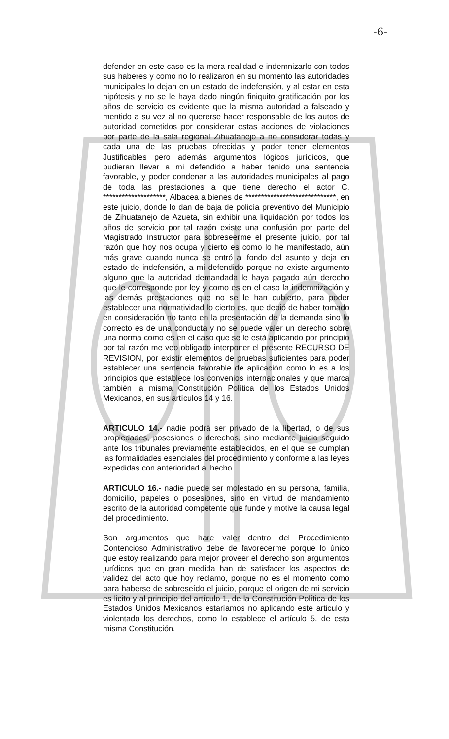-6-
defender en este caso es la mera realidad e indemnizarlo con todos sus haberes y como no lo realizaron en su momento las autoridades municipales lo dejan en un estado de indefensión, y al estar en esta hipótesis y no se le haya dado ningún finiquito gratificación por los años de servicio es evidente que la misma autoridad a falseado y mentido a su vez al no quererse hacer responsable de los autos de autoridad cometidos por considerar estas acciones de violaciones por parte de la sala regional Zihuatanejo a no considerar todas y cada una de las pruebas ofrecidas y poder tener elementos Justificables pero además argumentos lógicos jurídicos, que pudieran llevar a mi defendido a haber tenido una sentencia favorable, y poder condenar a las autoridades municipales al pago de toda las prestaciones a que tiene derecho el actor C. ********************, Albacea a bienes de *****************************, en este juicio, donde lo dan de baja de policía preventivo del Municipio de Zihuatanejo de Azueta, sin exhibir una liquidación por todos los años de servicio por tal razón existe una confusión por parte del Magistrado Instructor para sobreseerme el presente juicio, por tal razón que hoy nos ocupa y cierto es como lo he manifestado, aún más grave cuando nunca se entró al fondo del asunto y deja en estado de indefensión, a mi defendido porque no existe argumento alguno que la autoridad demandada le haya pagado aún derecho que le corresponde por ley y como es en el caso la indemnización y las demás prestaciones que no se le han cubierto, para poder establecer una normatividad lo cierto es, que debió de haber tomado en consideración no tanto en la presentación de la demanda sino lo correcto es de una conducta y no se puede valer un derecho sobre una norma como es en el caso que se le está aplicando por principio por tal razón me veo obligado interponer el presente RECURSO DE REVISION, por existir elementos de pruebas suficientes para poder establecer una sentencia favorable de aplicación como lo es a los principios que establece los convenios internacionales y que marca también la misma Constitución Política de los Estados Unidos Mexicanos, en sus artículos 14 y 16.
ARTICULO 14.- nadie podrá ser privado de la libertad, o de sus propiedades, posesiones o derechos, sino mediante juicio seguido ante los tribunales previamente establecidos, en el que se cumplan las formalidades esenciales del procedimiento y conforme a las leyes expedidas con anterioridad al hecho.
ARTICULO 16.- nadie puede ser molestado en su persona, familia, domicilio, papeles o posesiones, sino en virtud de mandamiento escrito de la autoridad competente que funde y motive la causa legal del procedimiento.
Son argumentos que hare valer dentro del Procedimiento Contencioso Administrativo debe de favorecerme porque lo único que estoy realizando para mejor proveer el derecho son argumentos jurídicos que en gran medida han de satisfacer los aspectos de validez del acto que hoy reclamo, porque no es el momento como para haberse de sobreseído el juicio, porque el origen de mi servicio es licito y al principio del artículo 1, de la Constitución Política de los Estados Unidos Mexicanos estaríamos no aplicando este articulo y violentado los derechos, como lo establece el artículo 5, de esta misma Constitución.